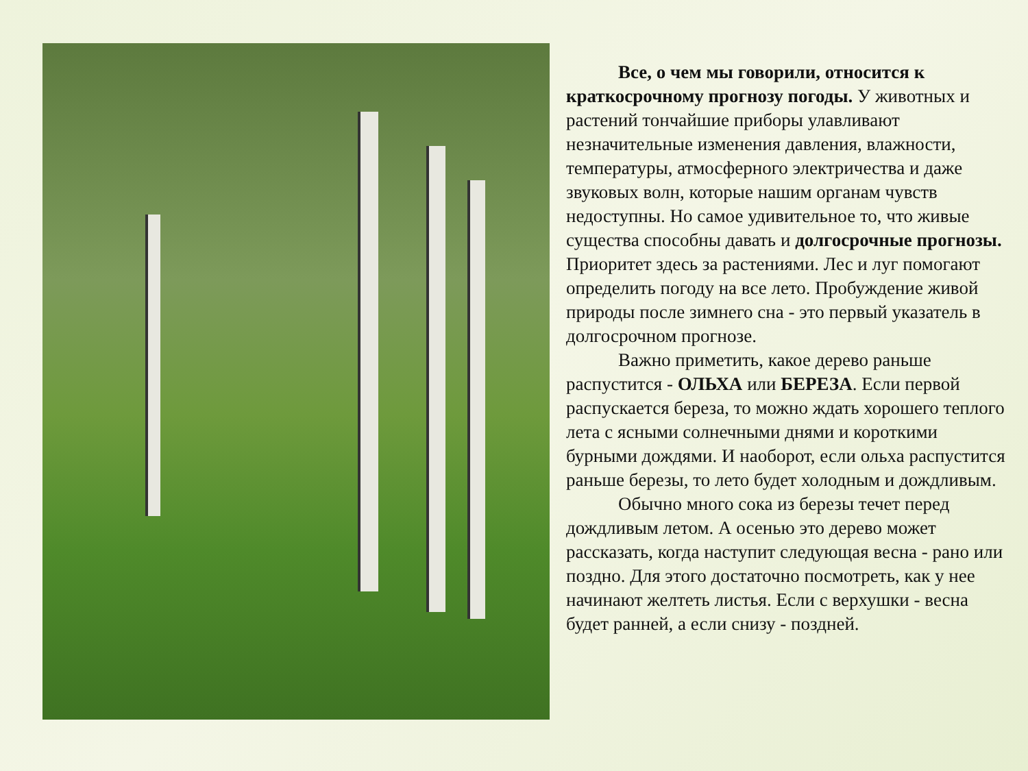Все, о чем мы говорили, относится к краткосрочному прогнозу погоды. У животных и растений тончайшие приборы улавливают незначительные изменения давления, влажности, температуры, атмосферного электричества и даже звуковых волн, которые нашим органам чувств недоступны. Но самое удивительное то, что живые существа способны давать и долгосрочные прогнозы. Приоритет здесь за растениями. Лес и луг помогают определить погоду на все лето. Пробуждение живой природы после зимнего сна - это первый указатель в долгосрочном прогнозе.
Важно приметить, какое дерево раньше распустится - ОЛЬХА или БЕРЕЗА. Если первой распускается береза, то можно ждать хорошего теплого лета с ясными солнечными днями и короткими бурными дождями. И наоборот, если ольха распустится раньше березы, то лето будет холодным и дождливым.
Обычно много сока из березы течет перед дождливым летом. А осенью это дерево может рассказать, когда наступит следующая весна - рано или поздно. Для этого достаточно посмотреть, как у нее начинают желтеть листья. Если с верхушки - весна будет ранней, а если снизу - поздней.